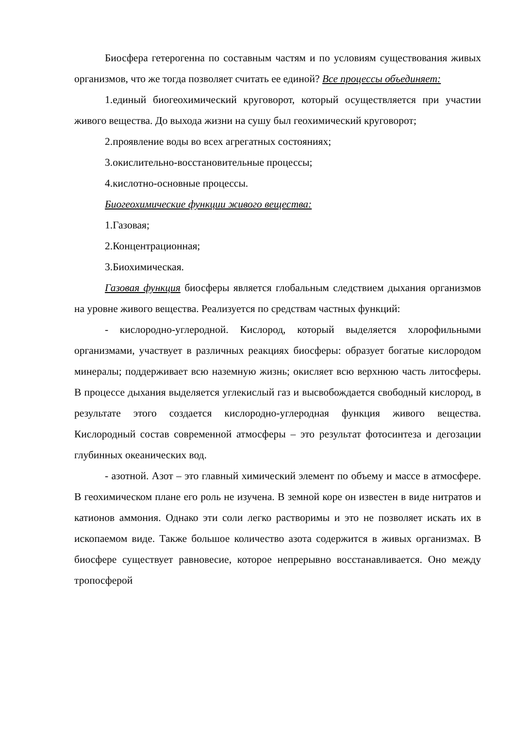Биосфера гетерогенна по составным частям и по условиям существования живых организмов, что же тогда позволяет считать ее единой? Все процессы объединяет:
1.единый биогеохимический круговорот, который осуществляется при участии живого вещества. До выхода жизни на сушу был геохимический круговорот;
2.проявление воды во всех агрегатных состояниях;
3.окислительно-восстановительные процессы;
4.кислотно-основные процессы.
Биогеохимические функции живого вещества:
1.Газовая;
2.Концентрационная;
3.Биохимическая.
Газовая функция биосферы является глобальным следствием дыхания организмов на уровне живого вещества. Реализуется по средствам частных функций:
- кислородно-углеродной. Кислород, который выделяется хлорофильными организмами, участвует в различных реакциях биосферы: образует богатые кислородом минералы; поддерживает всю наземную жизнь; окисляет всю верхнюю часть литосферы. В процессе дыхания выделяется углекислый газ и высвобождается свободный кислород, в результате этого создается кислородно-углеродная функция живого вещества. Кислородный состав современной атмосферы – это результат фотосинтеза и дегозации глубинных океанических вод.
- азотной. Азот – это главный химический элемент по объему и массе в атмосфере. В геохимическом плане его роль не изучена. В земной коре он известен в виде нитратов и катионов аммония. Однако эти соли легко растворимы и это не позволяет искать их в ископаемом виде. Также большое количество азота содержится в живых организмах. В биосфере существует равновесие, которое непрерывно восстанавливается. Оно между тропосферой